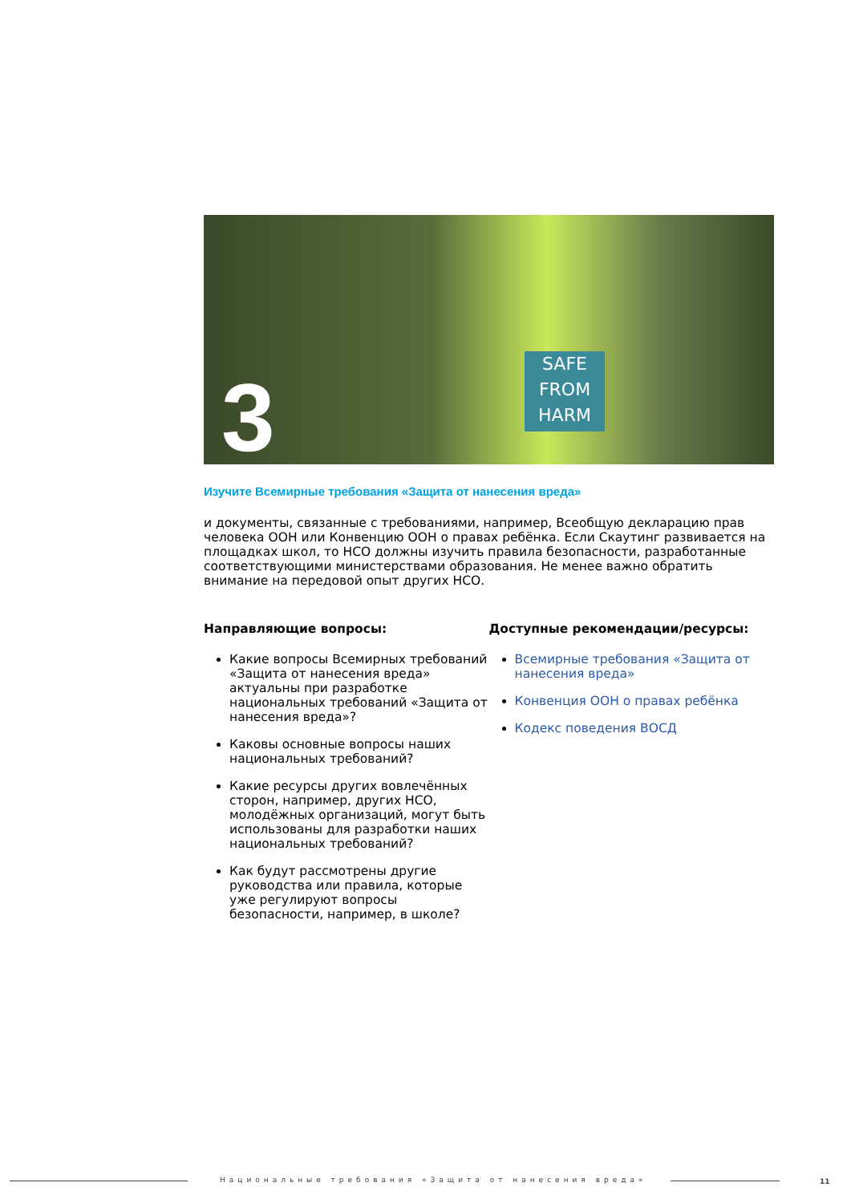SAFE FROM HARM
3
Изучите Всемирные требования «Защита от нанесения вреда»
и документы, связанные с требованиями, например, Всеобщую декларацию прав человека ООН или Конвенцию ООН о правах ребёнка. Если Скаутинг развивается на площадках школ, то НСО должны изучить правила безопасности, разработанные соответствующими министерствами образования. Не менее важно обратить внимание на передовой опыт других НСО.
Направляющие вопросы:
Какие вопросы Всемирных требований «Защита от нанесения вреда» актуальны при разработке национальных требований «Защита от нанесения вреда»?
Каковы основные вопросы наших национальных требований?
Какие ресурсы других вовлечённых сторон, например, других НСО, молодёжных организаций, могут быть использованы для разработки наших национальных требований?
Как будут рассмотрены другие руководства или правила, которые уже регулируют вопросы безопасности, например, в школе?
Доступные рекомендации/ресурсы:
Всемирные требования «Защита от нанесения вреда»
Конвенция ООН о правах ребёнка
Кодекс поведения ВОСД
Национальные требования «Защита от нанесения вреда»
11